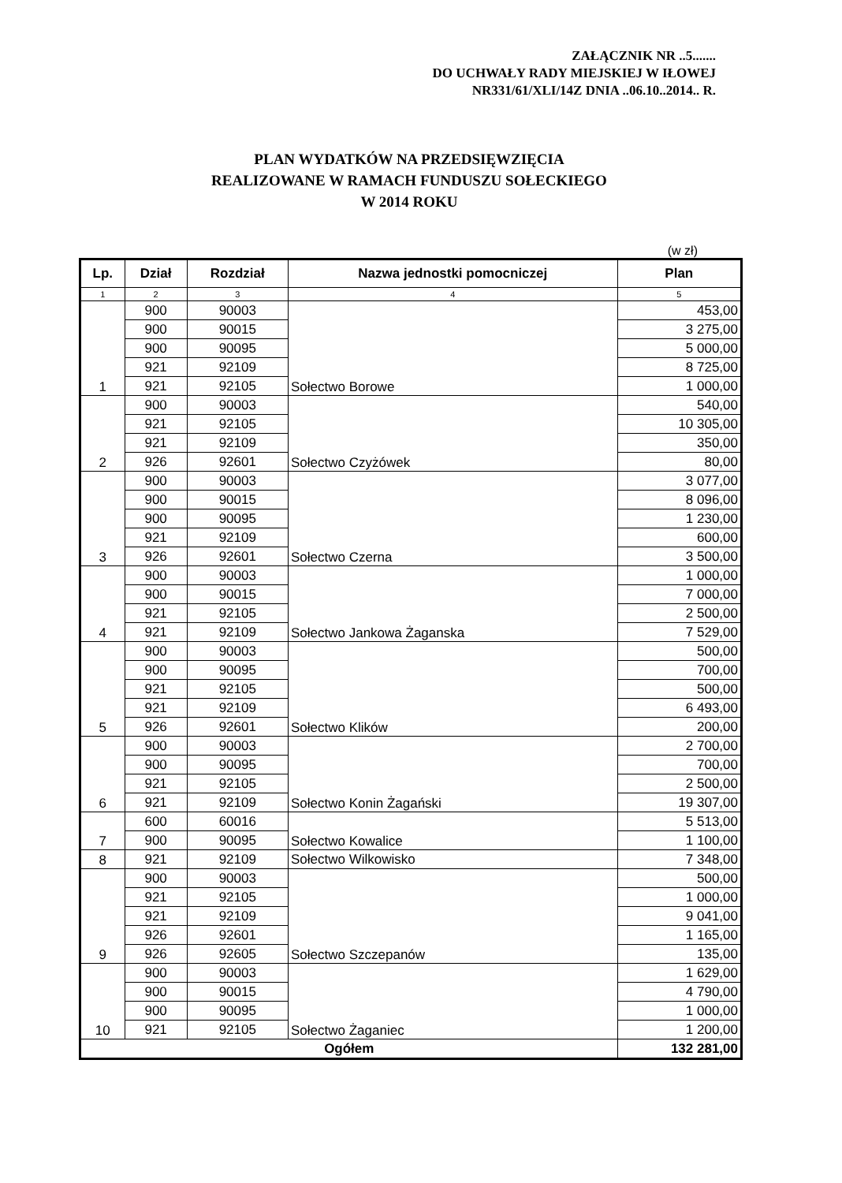ZAŁĄCZNIK NR ..5.......
DO UCHWAŁY RADY MIEJSKIEJ W IŁOWEJ
NR331/61/XLI/14Z DNIA ..06.10..2014.. R.
PLAN WYDATKÓW NA PRZEDSIĘWZIĘCIA
REALIZOWANE W RAMACH FUNDUSZU SOŁECKIEGO
W 2014 ROKU
(w zł)
| Lp. | Dział | Rozdział | Nazwa jednostki pomocniczej | Plan |
| --- | --- | --- | --- | --- |
| 1 | 2 | 3 | 4 | 5 |
| 1 | 900 | 90003 | Sołectwo Borowe | 453,00 |
| | 900 | 90015 | | 3 275,00 |
| | 900 | 90095 | | 5 000,00 |
| | 921 | 92109 | | 8 725,00 |
| | 921 | 92105 | | 1 000,00 |
| 2 | 900 | 90003 | Sołectwo Czyżówek | 540,00 |
| | 921 | 92105 | | 10 305,00 |
| | 921 | 92109 | | 350,00 |
| | 926 | 92601 | | 80,00 |
| 3 | 900 | 90003 | Sołectwo Czerna | 3 077,00 |
| | 900 | 90015 | | 8 096,00 |
| | 900 | 90095 | | 1 230,00 |
| | 921 | 92109 | | 600,00 |
| | 926 | 92601 | | 3 500,00 |
| 4 | 900 | 90003 | Sołectwo Jankowa Żaganska | 1 000,00 |
| | 900 | 90015 | | 7 000,00 |
| | 921 | 92105 | | 2 500,00 |
| | 921 | 92109 | | 7 529,00 |
| 5 | 900 | 90003 | Sołectwo Klików | 500,00 |
| | 900 | 90095 | | 700,00 |
| | 921 | 92105 | | 500,00 |
| | 921 | 92109 | | 6 493,00 |
| | 926 | 92601 | | 200,00 |
| 6 | 900 | 90003 | Sołectwo Konin Żagański | 2 700,00 |
| | 900 | 90095 | | 700,00 |
| | 921 | 92105 | | 2 500,00 |
| | 921 | 92109 | | 19 307,00 |
| 7 | 600 | 60016 | Sołectwo Kowalice | 5 513,00 |
| | 900 | 90095 | | 1 100,00 |
| 8 | 921 | 92109 | Sołectwo Wilkowisko | 7 348,00 |
| 9 | 900 | 90003 | Sołectwo Szczepanów | 500,00 |
| | 921 | 92105 | | 1 000,00 |
| | 921 | 92109 | | 9 041,00 |
| | 926 | 92601 | | 1 165,00 |
| | 926 | 92605 | | 135,00 |
| 10 | 900 | 90003 | Sołectwo Żaganiec | 1 629,00 |
| | 900 | 90015 | | 4 790,00 |
| | 900 | 90095 | | 1 000,00 |
| | 921 | 92105 | | 1 200,00 |
| Ogółem | | | | 132 281,00 |